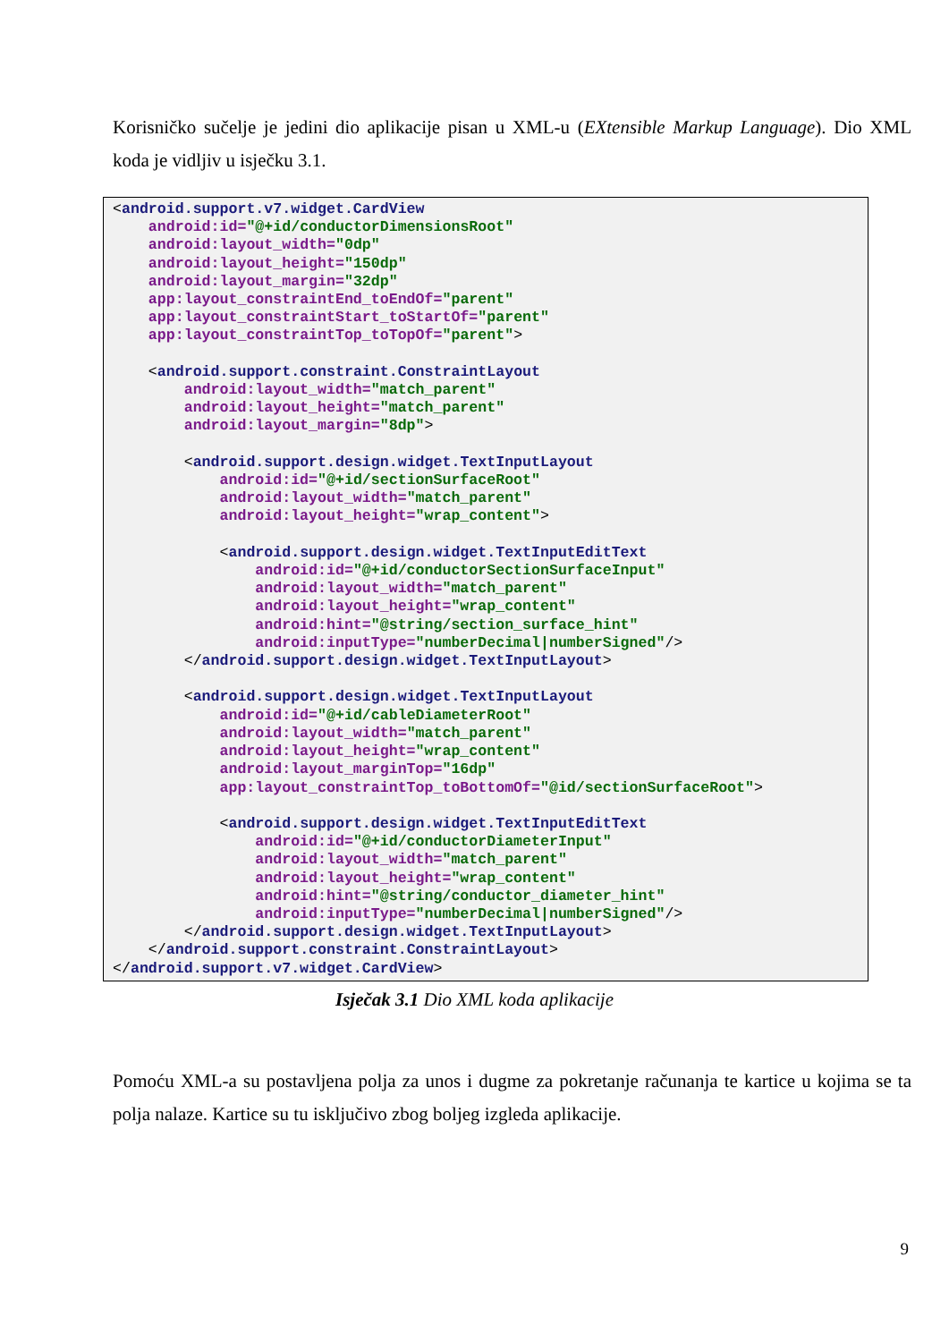Korisničko sučelje je jedini dio aplikacije pisan u XML-u (EXtensible Markup Language). Dio XML koda je vidljiv u isječku 3.1.
<android.support.v7.widget.CardView android:id="@+id/conductorDimensionsRoot" android:layout_width="0dp" android:layout_height="150dp" android:layout_margin="32dp" app:layout_constraintEnd_toEndOf="parent" app:layout_constraintStart_toStartOf="parent" app:layout_constraintTop_toTopOf="parent"> <android.support.constraint.ConstraintLayout android:layout_width="match_parent" android:layout_height="match_parent" android:layout_margin="8dp"> <android.support.design.widget.TextInputLayout android:id="@+id/sectionSurfaceRoot" android:layout_width="match_parent" android:layout_height="wrap_content"> <android.support.design.widget.TextInputEditText android:id="@+id/conductorSectionSurfaceInput" android:layout_width="match_parent" android:layout_height="wrap_content" android:hint="@string/section_surface_hint" android:inputType="numberDecimal|numberSigned"/> </android.support.design.widget.TextInputLayout> <android.support.design.widget.TextInputLayout android:id="@+id/cableDiameterRoot" android:layout_width="match_parent" android:layout_height="wrap_content" android:layout_marginTop="16dp" app:layout_constraintTop_toBottomOf="@id/sectionSurfaceRoot"> <android.support.design.widget.TextInputEditText android:id="@+id/conductorDiameterInput" android:layout_width="match_parent" android:layout_height="wrap_content" android:hint="@string/conductor_diameter_hint" android:inputType="numberDecimal|numberSigned"/> </android.support.design.widget.TextInputLayout> </android.support.constraint.ConstraintLayout> </android.support.v7.widget.CardView>
Isječak 3.1 Dio XML koda aplikacije
Pomoću XML-a su postavljena polja za unos i dugme za pokretanje računanja te kartice u kojima se ta polja nalaze. Kartice su tu isključivo zbog boljeg izgleda aplikacije.
9